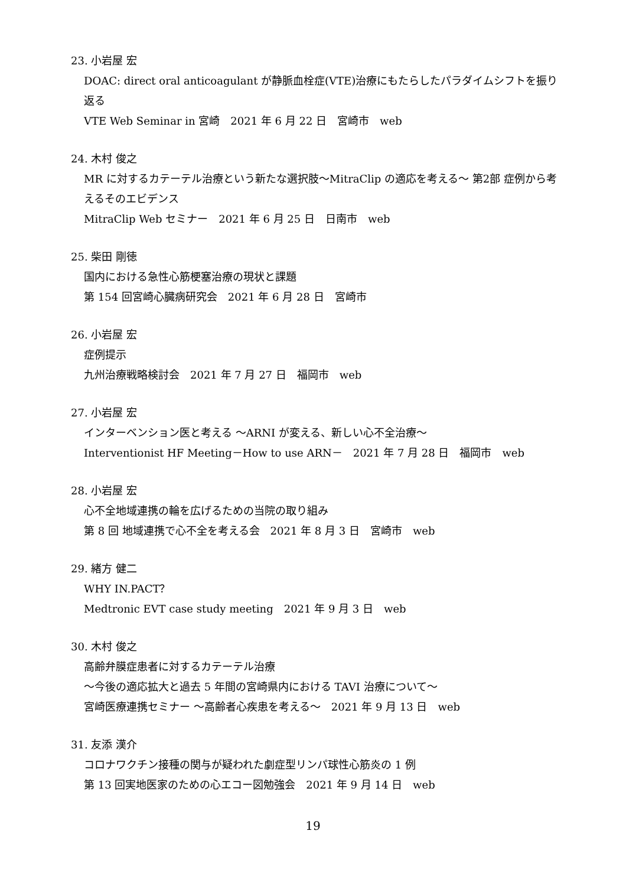23. 小岩屋 宏
DOAC: direct oral anticoagulant が静脈血栓症(VTE)治療にもたらしたパラダイムシフトを振り返る
VTE Web Seminar in 宮崎　2021 年 6 月 22 日　宮崎市　web
24. 木村 俊之
MR に対するカテーテル治療という新たな選択肢〜MitraClip の適応を考える〜 第2部 症例から考えるそのエビデンス
MitraClip Web セミナー　2021 年 6 月 25 日　日南市　web
25. 柴田 剛徳
国内における急性心筋梗塞治療の現状と課題
第 154 回宮崎心臓病研究会　2021 年 6 月 28 日　宮崎市
26. 小岩屋 宏
症例提示
九州治療戦略検討会　2021 年 7 月 27 日　福岡市　web
27. 小岩屋 宏
インターベンション医と考える 〜ARNI が変える、新しい心不全治療〜
Interventionist HF Meeting－How to use ARN－　2021 年 7 月 28 日　福岡市　web
28. 小岩屋 宏
心不全地域連携の輪を広げるための当院の取り組み
第 8 回 地域連携で心不全を考える会　2021 年 8 月 3 日　宮崎市　web
29. 緒方 健二
WHY IN.PACT？
Medtronic EVT case study meeting　2021 年 9 月 3 日　web
30. 木村 俊之
高齢弁膜症患者に対するカテーテル治療
〜今後の適応拡大と過去 5 年間の宮崎県内における TAVI 治療について〜
宮崎医療連携セミナー 〜高齢者心疾患を考える〜　2021 年 9 月 13 日　web
31. 友添 漢介
コロナワクチン接種の関与が疑われた劇症型リンパ球性心筋炎の 1 例
第 13 回実地医家のための心エコー図勉強会　2021 年 9 月 14 日　web
19